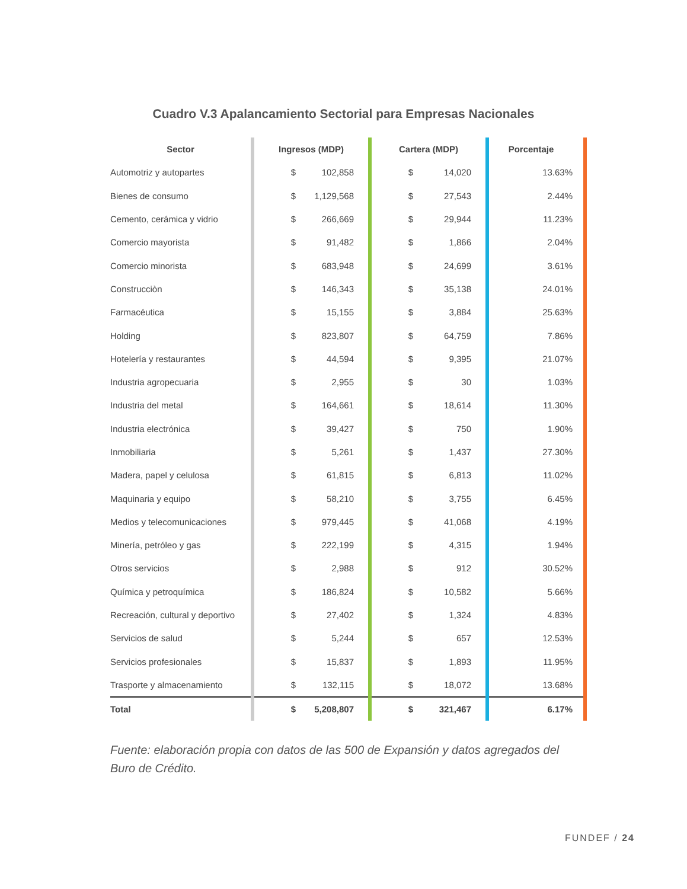Cuadro V.3 Apalancamiento Sectorial para Empresas Nacionales
| Sector | | Ingresos (MDP) | | | Cartera (MDP) | | | Porcentaje | |
| Automotriz y autopartes | | $ | 102,858 | | $ | 14,020 | | 13.63% | |
| Bienes de consumo | | $ | 1,129,568 | | $ | 27,543 | | 2.44% | |
| Cemento, cerámica y vidrio | | $ | 266,669 | | $ | 29,944 | | 11.23% | |
| Comercio mayorista | | $ | 91,482 | | $ | 1,866 | | 2.04% | |
| Comercio minorista | | $ | 683,948 | | $ | 24,699 | | 3.61% | |
| Construcciòn | | $ | 146,343 | | $ | 35,138 | | 24.01% | |
| Farmacéutica | | $ | 15,155 | | $ | 3,884 | | 25.63% | |
| Holding | | $ | 823,807 | | $ | 64,759 | | 7.86% | |
| Hotelería y restaurantes | | $ | 44,594 | | $ | 9,395 | | 21.07% | |
| Industria agropecuaria | | $ | 2,955 | | $ | 30 | | 1.03% | |
| Industria del metal | | $ | 164,661 | | $ | 18,614 | | 11.30% | |
| Industria electrónica | | $ | 39,427 | | $ | 750 | | 1.90% | |
| Inmobiliaria | | $ | 5,261 | | $ | 1,437 | | 27.30% | |
| Madera, papel y celulosa | | $ | 61,815 | | $ | 6,813 | | 11.02% | |
| Maquinaria y equipo | | $ | 58,210 | | $ | 3,755 | | 6.45% | |
| Medios y telecomunicaciones | | $ | 979,445 | | $ | 41,068 | | 4.19% | |
| Minería, petróleo y gas | | $ | 222,199 | | $ | 4,315 | | 1.94% | |
| Otros servicios | | $ | 2,988 | | $ | 912 | | 30.52% | |
| Química y petroquímica | | $ | 186,824 | | $ | 10,582 | | 5.66% | |
| Recreación, cultural y deportivo | | $ | 27,402 | | $ | 1,324 | | 4.83% | |
| Servicios de salud | | $ | 5,244 | | $ | 657 | | 12.53% | |
| Servicios profesionales | | $ | 15,837 | | $ | 1,893 | | 11.95% | |
| Trasporte y almacenamiento | | $ | 132,115 | | $ | 18,072 | | 13.68% | |
| Total | | $ | 5,208,807 | | $ | 321,467 | | 6.17% | |
Fuente: elaboración propia con datos de las 500 de Expansión y datos agregados del Buro de Crédito.
FUNDEF / 24